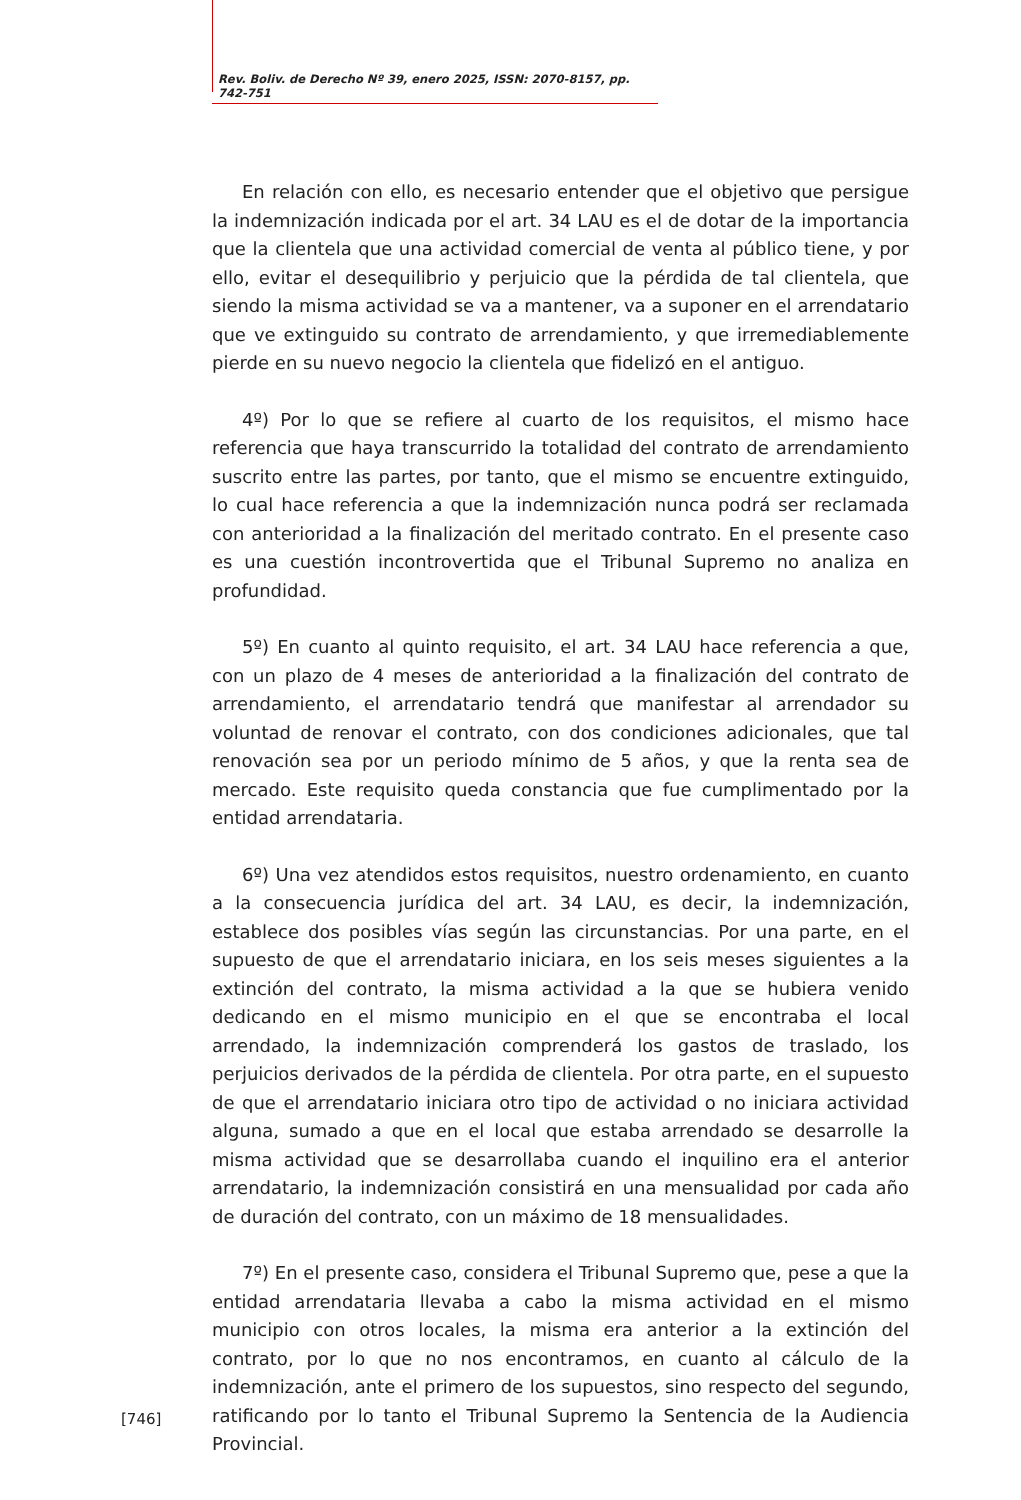Rev. Boliv. de Derecho Nº 39, enero 2025, ISSN: 2070-8157, pp. 742-751
En relación con ello, es necesario entender que el objetivo que persigue la indemnización indicada por el art. 34 LAU es el de dotar de la importancia que la clientela que una actividad comercial de venta al público tiene, y por ello, evitar el desequilibrio y perjuicio que la pérdida de tal clientela, que siendo la misma actividad se va a mantener, va a suponer en el arrendatario que ve extinguido su contrato de arrendamiento, y que irremediablemente pierde en su nuevo negocio la clientela que fidelizó en el antiguo.
4º) Por lo que se refiere al cuarto de los requisitos, el mismo hace referencia que haya transcurrido la totalidad del contrato de arrendamiento suscrito entre las partes, por tanto, que el mismo se encuentre extinguido, lo cual hace referencia a que la indemnización nunca podrá ser reclamada con anterioridad a la finalización del meritado contrato. En el presente caso es una cuestión incontrovertida que el Tribunal Supremo no analiza en profundidad.
5º) En cuanto al quinto requisito, el art. 34 LAU hace referencia a que, con un plazo de 4 meses de anterioridad a la finalización del contrato de arrendamiento, el arrendatario tendrá que manifestar al arrendador su voluntad de renovar el contrato, con dos condiciones adicionales, que tal renovación sea por un periodo mínimo de 5 años, y que la renta sea de mercado. Este requisito queda constancia que fue cumplimentado por la entidad arrendataria.
6º) Una vez atendidos estos requisitos, nuestro ordenamiento, en cuanto a la consecuencia jurídica del art. 34 LAU, es decir, la indemnización, establece dos posibles vías según las circunstancias. Por una parte, en el supuesto de que el arrendatario iniciara, en los seis meses siguientes a la extinción del contrato, la misma actividad a la que se hubiera venido dedicando en el mismo municipio en el que se encontraba el local arrendado, la indemnización comprenderá los gastos de traslado, los perjuicios derivados de la pérdida de clientela. Por otra parte, en el supuesto de que el arrendatario iniciara otro tipo de actividad o no iniciara actividad alguna, sumado a que en el local que estaba arrendado se desarrolle la misma actividad que se desarrollaba cuando el inquilino era el anterior arrendatario, la indemnización consistirá en una mensualidad por cada año de duración del contrato, con un máximo de 18 mensualidades.
7º) En el presente caso, considera el Tribunal Supremo que, pese a que la entidad arrendataria llevaba a cabo la misma actividad en el mismo municipio con otros locales, la misma era anterior a la extinción del contrato, por lo que no nos encontramos, en cuanto al cálculo de la indemnización, ante el primero de los supuestos, sino respecto del segundo, ratificando por lo tanto el Tribunal Supremo la Sentencia de la Audiencia Provincial.
[746]